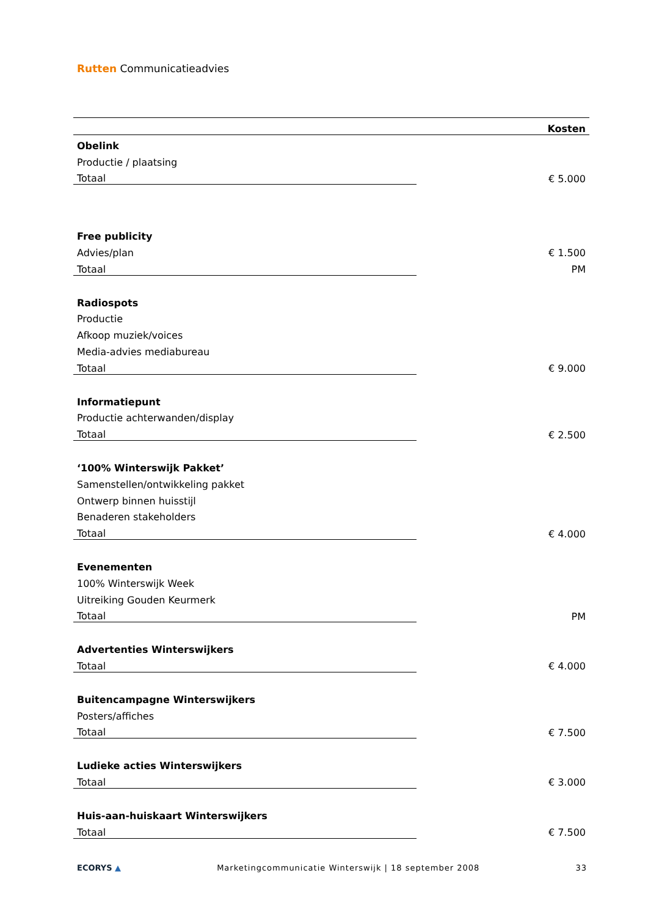Rutten Communicatieadvies
| Kosten | |
| --- | --- |
| Obelink | |
| Productie / plaatsing | |
| Totaal | € 5.000 |
| Free publicity | |
| Advies/plan | € 1.500 |
| Totaal | PM |
| Radiospots | |
| Productie | |
| Afkoop muziek/voices | |
| Media-advies mediabureau | |
| Totaal | € 9.000 |
| Informatiepunt | |
| Productie achterwanden/display | |
| Totaal | € 2.500 |
| ‘100% Winterswijk Pakket’ | |
| Samenstellen/ontwikkeling pakket | |
| Ontwerp binnen huisstijl | |
| Benaderen stakeholders | |
| Totaal | € 4.000 |
| Evenementen | |
| 100% Winterswijk Week | |
| Uitreiking Gouden Keurmerk | |
| Totaal | PM |
| Advertenties Winterswijkers | |
| Totaal | € 4.000 |
| Buitencampagne Winterswijkers | |
| Posters/affiches | |
| Totaal | € 7.500 |
| Ludieke acties Winterswijkers | |
| Totaal | € 3.000 |
| Huis-aan-huiskaart Winterswijkers | |
| Totaal | € 7.500 |
ECORYS ▲ Marketingcommunicatie Winterswijk | 18 september 2008 33